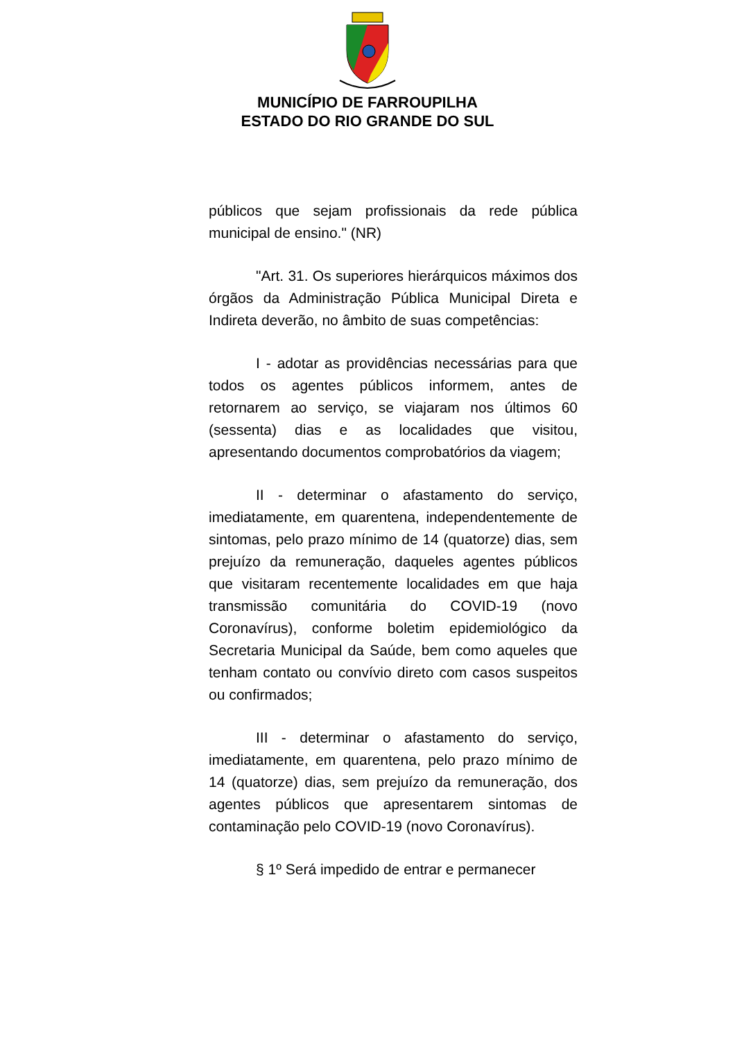MUNICÍPIO DE FARROUPILHA
ESTADO DO RIO GRANDE DO SUL
públicos que sejam profissionais da rede pública municipal de ensino." (NR)
"Art. 31. Os superiores hierárquicos máximos dos órgãos da Administração Pública Municipal Direta e Indireta deverão, no âmbito de suas competências:
I - adotar as providências necessárias para que todos os agentes públicos informem, antes de retornarem ao serviço, se viajaram nos últimos 60 (sessenta) dias e as localidades que visitou, apresentando documentos comprobatórios da viagem;
II - determinar o afastamento do serviço, imediatamente, em quarentena, independentemente de sintomas, pelo prazo mínimo de 14 (quatorze) dias, sem prejuízo da remuneração, daqueles agentes públicos que visitaram recentemente localidades em que haja transmissão comunitária do COVID-19 (novo Coronavírus), conforme boletim epidemiológico da Secretaria Municipal da Saúde, bem como aqueles que tenham contato ou convívio direto com casos suspeitos ou confirmados;
III - determinar o afastamento do serviço, imediatamente, em quarentena, pelo prazo mínimo de 14 (quatorze) dias, sem prejuízo da remuneração, dos agentes públicos que apresentarem sintomas de contaminação pelo COVID-19 (novo Coronavírus).
§ 1º Será impedido de entrar e permanecer